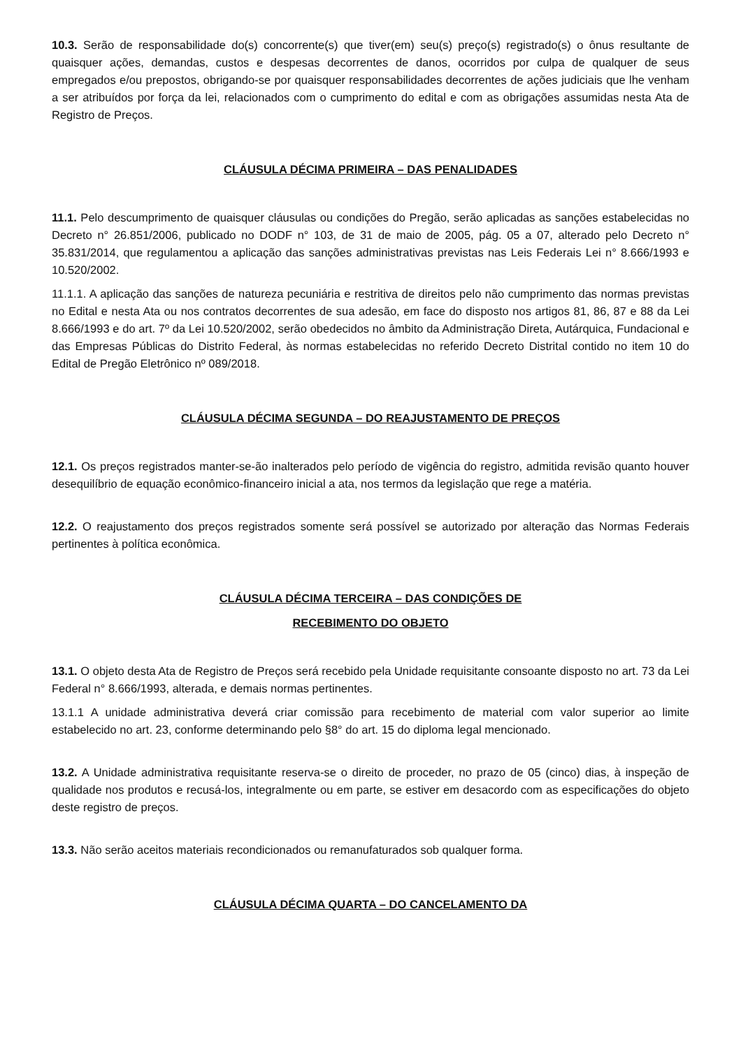10.3. Serão de responsabilidade do(s) concorrente(s) que tiver(em) seu(s) preço(s) registrado(s) o ônus resultante de quaisquer ações, demandas, custos e despesas decorrentes de danos, ocorridos por culpa de qualquer de seus empregados e/ou prepostos, obrigando-se por quaisquer responsabilidades decorrentes de ações judiciais que lhe venham a ser atribuídos por força da lei, relacionados com o cumprimento do edital e com as obrigações assumidas nesta Ata de Registro de Preços.
CLÁUSULA DÉCIMA PRIMEIRA – DAS PENALIDADES
11.1. Pelo descumprimento de quaisquer cláusulas ou condições do Pregão, serão aplicadas as sanções estabelecidas no Decreto n° 26.851/2006, publicado no DODF n° 103, de 31 de maio de 2005, pág. 05 a 07, alterado pelo Decreto n° 35.831/2014, que regulamentou a aplicação das sanções administrativas previstas nas Leis Federais Lei n° 8.666/1993 e 10.520/2002.
11.1.1. A aplicação das sanções de natureza pecuniária e restritiva de direitos pelo não cumprimento das normas previstas no Edital e nesta Ata ou nos contratos decorrentes de sua adesão, em face do disposto nos artigos 81, 86, 87 e 88 da Lei 8.666/1993 e do art. 7º da Lei 10.520/2002, serão obedecidos no âmbito da Administração Direta, Autárquica, Fundacional e das Empresas Públicas do Distrito Federal, às normas estabelecidas no referido Decreto Distrital contido no item 10 do Edital de Pregão Eletrônico nº 089/2018.
CLÁUSULA DÉCIMA SEGUNDA – DO REAJUSTAMENTO DE PREÇOS
12.1. Os preços registrados manter-se-ão inalterados pelo período de vigência do registro, admitida revisão quanto houver desequilíbrio de equação econômico-financeiro inicial a ata, nos termos da legislação que rege a matéria.
12.2. O reajustamento dos preços registrados somente será possível se autorizado por alteração das Normas Federais pertinentes à política econômica.
CLÁUSULA DÉCIMA TERCEIRA – DAS CONDIÇÕES DE
RECEBIMENTO DO OBJETO
13.1. O objeto desta Ata de Registro de Preços será recebido pela Unidade requisitante consoante disposto no art. 73 da Lei Federal n° 8.666/1993, alterada, e demais normas pertinentes.
13.1.1 A unidade administrativa deverá criar comissão para recebimento de material com valor superior ao limite estabelecido no art. 23, conforme determinando pelo §8° do art. 15 do diploma legal mencionado.
13.2. A Unidade administrativa requisitante reserva-se o direito de proceder, no prazo de 05 (cinco) dias, à inspeção de qualidade nos produtos e recusá-los, integralmente ou em parte, se estiver em desacordo com as especificações do objeto deste registro de preços.
13.3. Não serão aceitos materiais recondicionados ou remanufaturados sob qualquer forma.
CLÁUSULA DÉCIMA QUARTA – DO CANCELAMENTO DA